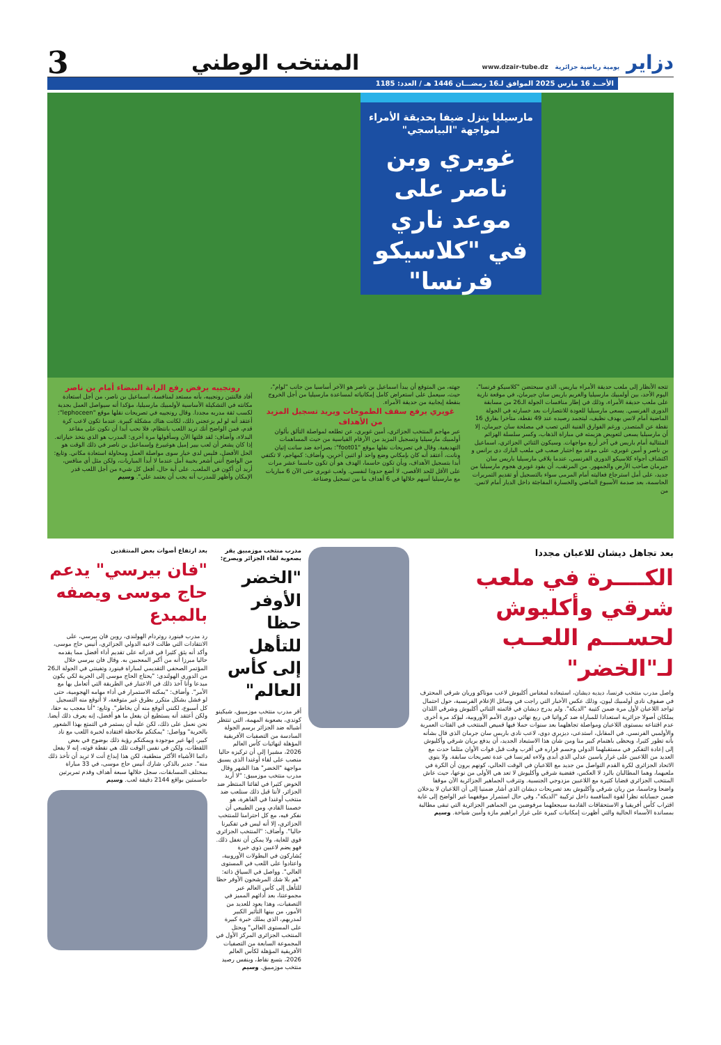دزاير يومية رياضية جزائرية www.dzair-tube.dz
المنتخب الوطني
3
الأحــد 16 مارس 2025 الموافق لـ16 رمضـــان 1446 هـ / العدد: 1185
مارسيليا ينزل ضيفا بحديقة الأمراء لمواجهة "البياسجي"
غويري وبن ناصر على موعد ناري في "كلاسيكو فرنسا"
تتجه الأنظار إلى ملعب حديقة الأمراء بباريس، الذي سيحتضن "كلاسيكو فرنسا"، اليوم الأحد، بين أولمبيك مارسيليا والغريم باريس سان جيرمان، في موقعة نارية على ملعب حديقة الأمراء، وذلك في إطار منافسات الجولة الـ26 من مسابقة الدوري الفرنسي. يسعى مارسيليا للعودة للانتصارات بعد خسارته في الجولة الماضية أمام لانس بهدف نظيف، ليتجمد رصيده عند 49 نقطة، متأخرا بفارق 16 نقطة عن المتصدر. ورغم الفوارق الفنية التي تصب في مصلحة سان جيرمان، إلا أن مارسيليا يسعى لتعويض هزيمته في مباراة الذهاب، وكسر سلسلة الهزائم المتتالية أمام باريس في آخر أربع مواجهات. وسيكون الثنائي الجزائري، اسماعيل بن ناصر و أمين غويري، على موعد مع اختبار صعب في ملعب البارك دي برانس و اكتشاف أجواء كلاسيكو الدوري الفرنسي، عندما يلاقي مارسيليا باريس سان جيرمان صاحب الأرض والجمهور. من المرتقب، أن يقود غويري هجوم مارسيليا من جديد، على أمل استرجاع فعاليته أمام المرمى سواء بالتسجيل أو تقديم التمريرات الحاسمة، بعد صدمة الأسبوع الماضي والخسارة المفاجئة داخل الديار أمام لانس. من
جهته، من المتوقع أن يبدأ اسماعيل بن ناصر هو الآخر أساسيا من جانب "لوام"، حيث، سيعمل على استعراض كامل إمكانياته لمساعدة مارسيليا من أجل الخروج بنقطة إيجابية من حديقة الأمراء.
غويري يرفع سقف الطموحات ويريد تسجيل المزيد من الأهداف
عبر مهاجم المنتخب الجزائري، أمين غويري، عن تطلعه لمواصلة التألق بألوان أولمبيك مارسيليا وتسجيل المزيد من الأرقام القياسية من حيث المساهمات التهديفية. وقال في تصريحات نقلها موقع "foot01": بصراحة ضد سانت إتيان ونانت، أعتقد أنه كان بإمكاني وضع واحد أو اثنين آخرين، وأضاف: كمهاجم، لا تكتفي أبدا بتسجيل الأهداف، وبأن تكون حاسما، الهدف هو أن تكون حاسما عشر مرات على الأقل للحد الأقصى، لا أضع حدودا لنفسي. ولعب غويري حتى الآن 6 مباريات مع مارسيليا أسهم خلالها في 6 أهداف ما بين تسجيل وصناعة.
رونجييه يرفض رفع الراية البيضاء أمام بن ناصر
أفاد فالنتين رونجييه، بأنه مستعد لمنافسة، اسماعيل بن ناصر، من أجل استعادة مكانته في التشكيلة الأساسية لأولمبيك مارسيليا، مؤكدا أنه سيواصل العمل بجدية لكسب ثقة مدربه مجددا. وقال رونجييه في تصريحات نقلها موقع "lephoceen": أعتقد أنه لو لم يزعجني ذلك، لكانت هناك مشكلة كبيرة. عندما تكون لاعب كرة قدم، فمن الواضح أنك تريد اللعب بانتظام، فلا نحب أبدا أن نكون على مقاعد البدلاء، وأضاف: لقد قلتها الآن وسأقولها مرة أخرى: المدرب هو الذي يتخذ خياراته. إذا كان يشعر أن لعب بيير إميل هوغبيرغ وإسماعيل بن ناصر في ذلك الوقت هو الحل الأفضل، فليس لدي خيار سوى مواصلة العمل ومحاولة استعادة مكاني. وتابع: من الواضح أنني أشعر بخيبة أمل عندما لا أبدأ المباريات، ولكن مثل أي منافس، أريد أن أكون في الملعب. على أية حال، أفعل كل شيء من أجل اللعب قدر الإمكان وأظهر للمدرب أنه يجب أن يعتمد علي". وسيم
بعد تجاهل ديشان للاعبان مجددا
الكــــرة في ملعب شرقي وأكليوش لحســـم اللعــب لـ"الخضر"
واصل مدرب منتخب فرنسا، ديديه ديشان، استبعاده لمغناس أكليوش لاعب موناكو وريان شرقي المحترف في صفوف نادي أولمبيك ليون، وذلك عكس الأخبار التي راجت في وسائل الإعلام الفرنسية، حول احتمال تواجد اللاعبان لأول مرة ضمن كتيبة "الديكة". ولم يدرج ديشان في قائمته الثنائي أكليوش وشرقي اللذان يملكان أصولا جزائرية استعدادا للمباراة ضد كرواتيا في ربع نهائي دوري الأمم الأوروبية، ليؤكد مرة أخرى عدم اقتناعه بمستوى اللاعبان ومواصلة تجاهلهما بعد سنوات حملا فيها قميص المنتخب في الفئات العمرية والأولمبي الفرنسي. في المقابل، استدعى، ديزيري دوي، لاعب نادي باريس سان جرمان الذي قال بشأنه بأنه تطور كثيرا، ويحظى باهتمام كبير منا ومن شأن هذا الاستبعاد الجديد، أن يدفع بريان شرقي وأكليوش إلى إعادة التفكير في مستقبلهما الدولي وحسم قراره في أقرب وقت قبل فوات الأوان مثلما حدث مع العديد من اللاعبين على غرار ياسين عدلي الذي أبدى ولاءه لفرنسا في عدة تصريحات سابقة. ولا ينوي الاتحاد الجزائري لكرة القدم التواصل من جديد مع اللاعبان في الوقت الحالي، كونهم يرون أن الكرة في ملعبهما، وهما المطالبان بالرد لا العكس، فقضية شرقي وأكليوش لا تعد هي الأولى من نوعها، حيث عاش المنتخب الجزائري قضايا كثيرة مع اللاعبين مزدوجي الجنسية. وتترقب الجماهير الجزائرية الآن موقفا واضحا وحاسما، من ريان شرقي وأكليوش بعد تصريحات ديشان الذي أشار ضمنيا إلى أن اللاعبان لا يدخلان ضمن حساباته نظرا لقوة المنافسة داخل تركيبة "الديكة"، وفي حال استمرار موقفهما غير الواضح إلى غاية اقتراب كأس أفريقيا و الاستحقاقات القادمة سيجعلهما مرفوضين من الجماهير الجزائرية التي تبقى مطالبة بمساندة الأسماء الحالية والتي أظهرت إمكانيات كبيرة على غرار ابراهيم مازة وأمين شياخة. وسيم
مدرب منتخب موزمبيق يقر بصعوبة لقاء الجزائر ويصرح:
"الخضر الأوفر حظا للتأهل إلى كأس العالم"
أقر مدرب منتخب موزمبيق، شيكينو كوندي، بصعوبة المهمة، التي تنتظر أشباله ضد الجزائر برسم الجولة السادسة من التصفيات الأفريقية المؤهلة لنهائيات كأس العالم 2026، مشيرا إلى أن تركيزه حاليا منصب على لقاء أوغندا الذي يسبق مواجهة "الخضر" هذا الشهر وقال مدرب منتخب موزمبيق: "لا أريد الخوض كثيرا في لقائنا المنتظر ضد الجزائر، لأننا قبل ذلك سنلعب ضد منتخب أوغندا في القاهرة، هو خصمنا القادم، ومن الطبيعي أن نفكر فيه، مع كل احترامنا للمنتخب الجزائري، إلا أنه ليس في تفكيرنا حاليا". وأضاف: "المنتخب الجزائري قوي للغاية، ولا يمكن أن نغفل ذلك. فهو يضم لاعبين ذوي خبرة يُشاركون في البطولات الأوروبية، واعتادوا على اللعب في المستوى العالي". وواصل في السياق ذاته: "هم بلا شك المرشحون الأوفر حظا للتأهل إلى كأس العالم عبر مجموعتنا، بعد أدائهم المميز في التصفيات، وهذا يعود للعديد من الأمور، من بينها التأثير الكبير لمدربهم، الذي يملك خبرة كبيرة على المستوى العالي" ويحتل المنتخب الجزائري المركز الأول في المجموعة السابعة من التصفيات الأفريقية المؤهلة لكأس العالم 2026، بتسع نقاط، وبنفس رصيد منتخب موزمبيق. وسيم
بعد ارتفاع أصوات بعض المنتقدين
"فان بيرسي" يدعم حاج موسى ويصفه بالمبدع
رد مدرب فينورد روتردام الهولندي، روبن فان بيرسي، على الانتقادات التي طالت لاعبه الدولي الجزائري، أنيس حاج موسى، وأكد أنه يثق كثيرا في قدراته على تقديم أداء أفضل مما يقدمه حاليا مبرزا أنه من أكبر المعجبين به. وقال فان بيرسي خلال المؤتمر الصحفي التقديمي لمباراة فينورد وتفينتي في الجولة الـ26 من الدوري الهولندي: "يحتاج الحاج موسى إلى الحرية لكي يكون مبدعا وأنا آخذ ذلك في الاعتبار في الطريقة التي أتعامل بها مع الأمر". وأضاف: "يمكنه الاستمرار في أداء مهامه الهجومية، حتى لو فشل بشكل متكرر بطرق غير متوقعة، لا أتوقع منه التسجيل كل أسبوع، لكنني أتوقع منه أن يخاطر". وتابع: "أنا معجب به حقا، ولكن أعتقد أنه يستطيع أن يفعل ما هو أفضل، إنه يعرف ذلك أيضا. نحن نعمل على ذلك، لكن عليه أن يستمر في التمتع بهذا الشعور بالحرية" وواصل: "يمكنكم ملاحظة افتقاده لخبرة اللعب مع ناد كبير، إنها غير موجودة ويمكنكم رؤية ذلك بوضوح في بعض اللقطات، ولكن في نفس الوقت تلك هي نقطة قوته، إنه لا يفعل دائما الأشياء الأكثر منطقية، لكن هذا إبداع أنت لا تريد أن تأخذ ذلك منه". جدير بالذكر، شارك أنيس حاج موسى، في 33 مباراة بمختلف المسابقات، سجل خلالها سبعة أهداف وقدم تمريرتين حاسمتين بواقع 2144 دقيقة لعب. وسيم